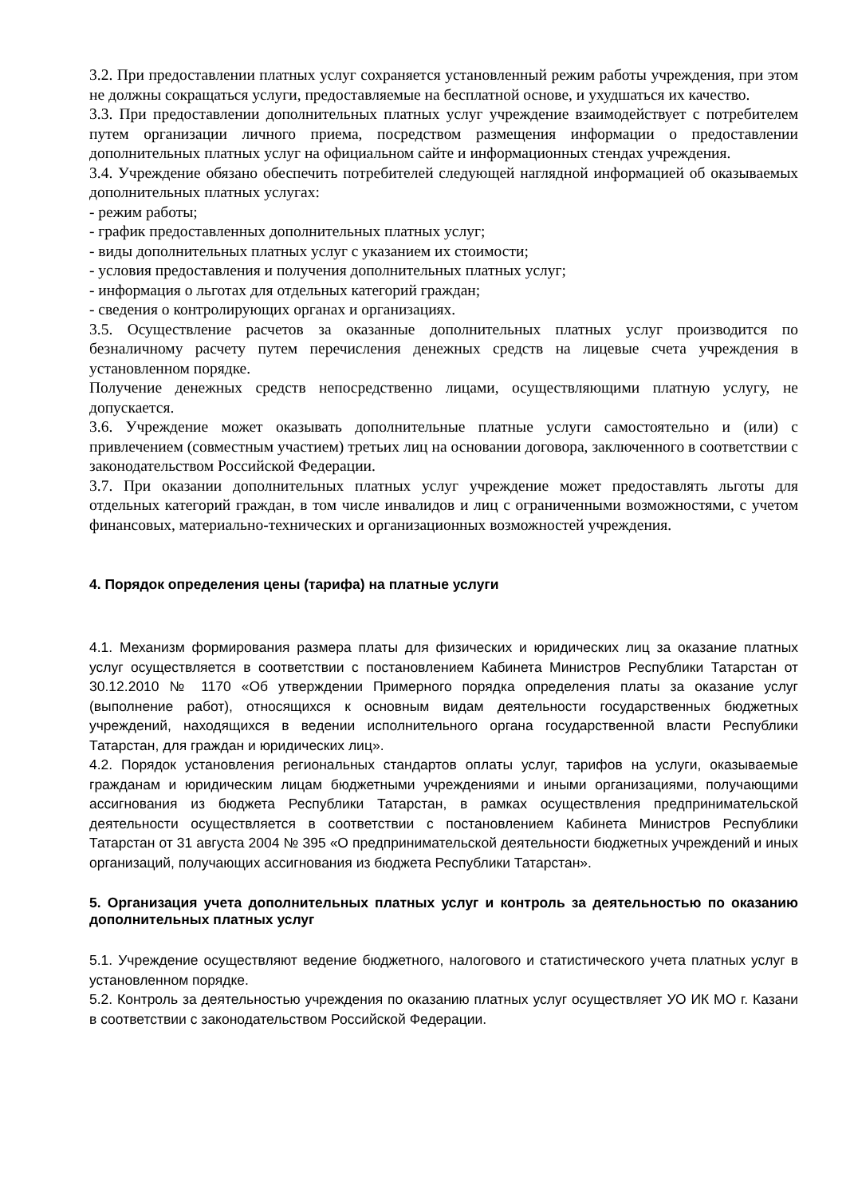3.2. При предоставлении платных услуг сохраняется установленный режим работы учреждения, при этом не должны сокращаться услуги, предоставляемые на бесплатной основе, и ухудшаться их качество.
3.3. При предоставлении дополнительных платных услуг учреждение взаимодействует с потребителем путем организации личного приема, посредством размещения информации о предоставлении дополнительных платных услуг на официальном сайте и информационных стендах учреждения.
3.4. Учреждение обязано обеспечить потребителей следующей наглядной информацией об оказываемых дополнительных платных услугах:
- режим работы;
- график предоставленных дополнительных платных услуг;
- виды дополнительных платных услуг с указанием их стоимости;
- условия предоставления и получения дополнительных платных услуг;
- информация о льготах для отдельных категорий граждан;
- сведения о контролирующих органах и организациях.
3.5. Осуществление расчетов за оказанные дополнительных платных услуг производится по безналичному расчету путем перечисления денежных средств на лицевые счета учреждения в установленном порядке.
Получение денежных средств непосредственно лицами, осуществляющими платную услугу, не допускается.
3.6. Учреждение может оказывать дополнительные платные услуги самостоятельно и (или) с привлечением (совместным участием) третьих лиц на основании договора, заключенного в соответствии с законодательством Российской Федерации.
3.7. При оказании дополнительных платных услуг учреждение может предоставлять льготы для отдельных категорий граждан, в том числе инвалидов и лиц с ограниченными возможностями, с учетом финансовых, материально-технических и организационных возможностей учреждения.
4. Порядок определения цены (тарифа) на платные услуги
4.1. Механизм формирования размера платы для физических и юридических лиц за оказание платных услуг осуществляется в соответствии с постановлением Кабинета Министров Республики Татарстан от 30.12.2010 № 1170 «Об утверждении Примерного порядка определения платы за оказание услуг (выполнение работ), относящихся к основным видам деятельности государственных бюджетных учреждений, находящихся в ведении исполнительного органа государственной власти Республики Татарстан, для граждан и юридических лиц».
4.2. Порядок установления региональных стандартов оплаты услуг, тарифов на услуги, оказываемые гражданам и юридическим лицам бюджетными учреждениями и иными организациями, получающими ассигнования из бюджета Республики Татарстан, в рамках осуществления предпринимательской деятельности осуществляется в соответствии с постановлением Кабинета Министров Республики Татарстан от 31 августа 2004 № 395 «О предпринимательской деятельности бюджетных учреждений и иных организаций, получающих ассигнования из бюджета Республики Татарстан».
5. Организация учета дополнительных платных услуг и контроль за деятельностью по оказанию дополнительных платных услуг
5.1. Учреждение осуществляют ведение бюджетного, налогового и статистического учета платных услуг в установленном порядке.
5.2. Контроль за деятельностью учреждения по оказанию платных услуг осуществляет УО ИК МО г. Казани в соответствии с законодательством Российской Федерации.